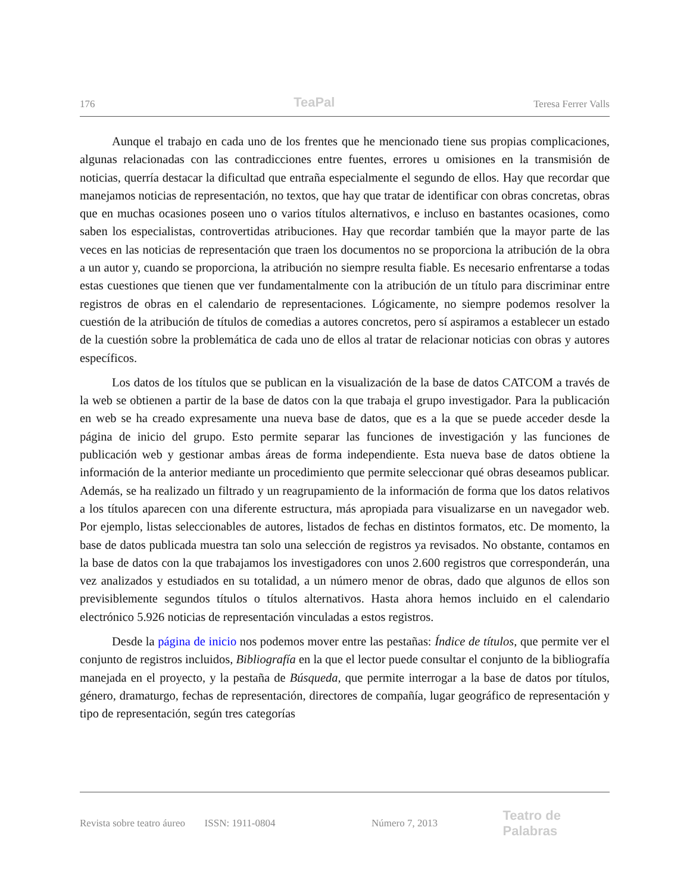176 TeaPal Teresa Ferrer Valls
Aunque el trabajo en cada uno de los frentes que he mencionado tiene sus propias complicaciones, algunas relacionadas con las contradicciones entre fuentes, errores u omisiones en la transmisión de noticias, querría destacar la dificultad que entraña especialmente el segundo de ellos. Hay que recordar que manejamos noticias de representación, no textos, que hay que tratar de identificar con obras concretas, obras que en muchas ocasiones poseen uno o varios títulos alternativos, e incluso en bastantes ocasiones, como saben los especialistas, controvertidas atribuciones. Hay que recordar también que la mayor parte de las veces en las noticias de representación que traen los documentos no se proporciona la atribución de la obra a un autor y, cuando se proporciona, la atribución no siempre resulta fiable. Es necesario enfrentarse a todas estas cuestiones que tienen que ver fundamentalmente con la atribución de un título para discriminar entre registros de obras en el calendario de representaciones. Lógicamente, no siempre podemos resolver la cuestión de la atribución de títulos de comedias a autores concretos, pero sí aspiramos a establecer un estado de la cuestión sobre la problemática de cada uno de ellos al tratar de relacionar noticias con obras y autores específicos.
Los datos de los títulos que se publican en la visualización de la base de datos CATCOM a través de la web se obtienen a partir de la base de datos con la que trabaja el grupo investigador. Para la publicación en web se ha creado expresamente una nueva base de datos, que es a la que se puede acceder desde la página de inicio del grupo. Esto permite separar las funciones de investigación y las funciones de publicación web y gestionar ambas áreas de forma independiente. Esta nueva base de datos obtiene la información de la anterior mediante un procedimiento que permite seleccionar qué obras deseamos publicar. Además, se ha realizado un filtrado y un reagrupamiento de la información de forma que los datos relativos a los títulos aparecen con una diferente estructura, más apropiada para visualizarse en un navegador web. Por ejemplo, listas seleccionables de autores, listados de fechas en distintos formatos, etc. De momento, la base de datos publicada muestra tan solo una selección de registros ya revisados. No obstante, contamos en la base de datos con la que trabajamos los investigadores con unos 2.600 registros que corresponderán, una vez analizados y estudiados en su totalidad, a un número menor de obras, dado que algunos de ellos son previsiblemente segundos títulos o títulos alternativos. Hasta ahora hemos incluido en el calendario electrónico 5.926 noticias de representación vinculadas a estos registros.
Desde la página de inicio nos podemos mover entre las pestañas: Índice de títulos, que permite ver el conjunto de registros incluidos, Bibliografía en la que el lector puede consultar el conjunto de la bibliografía manejada en el proyecto, y la pestaña de Búsqueda, que permite interrogar a la base de datos por títulos, género, dramaturgo, fechas de representación, directores de compañía, lugar geográfico de representación y tipo de representación, según tres categorías
Revista sobre teatro áureo ISSN: 1911-0804 Número 7, 2013 Teatro de Palabras